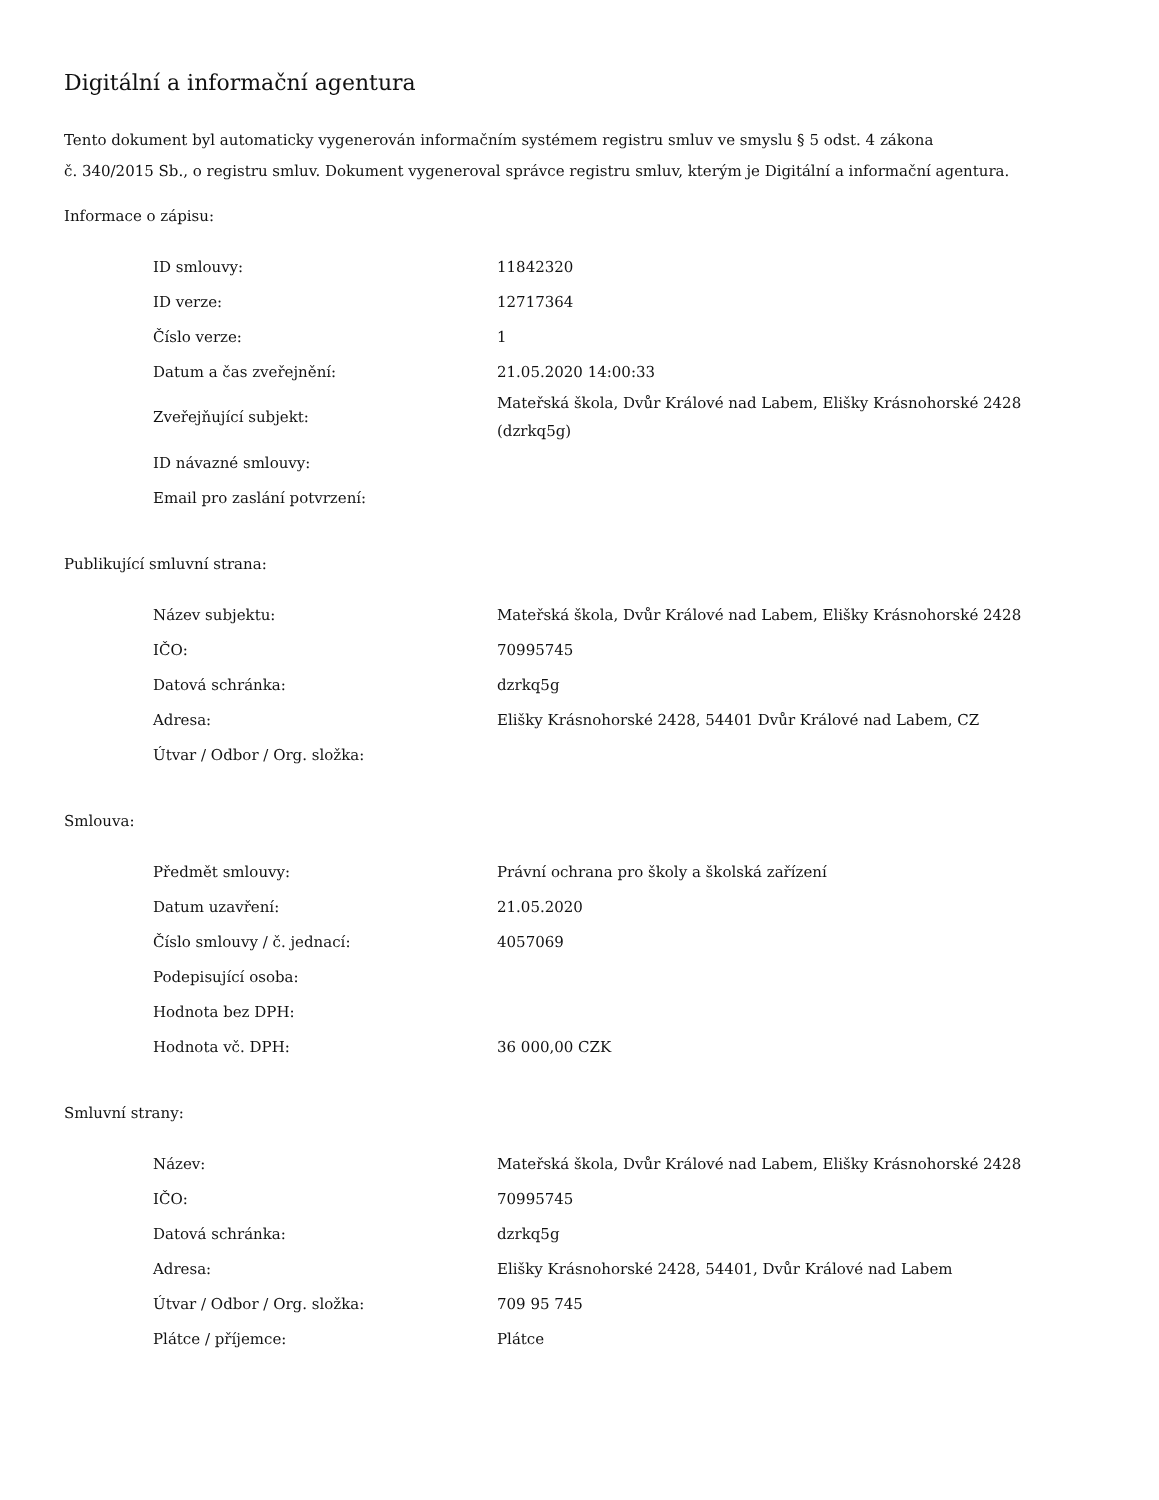Digitální a informační agentura
Tento dokument byl automaticky vygenerován informačním systémem registru smluv ve smyslu § 5 odst. 4 zákona
č. 340/2015 Sb., o registru smluv. Dokument vygeneroval správce registru smluv, kterým je Digitální a informační agentura.
Informace o zápisu:
| ID smlouvy: | 11842320 |
| ID verze: | 12717364 |
| Číslo verze: | 1 |
| Datum a čas zveřejnění: | 21.05.2020 14:00:33 |
| Zveřejňující subjekt: | Mateřská škola, Dvůr Králové nad Labem, Elišky Krásnohorské 2428 (dzrkq5g) |
| ID návazné smlouvy: | |
| Email pro zaslání potvrzení: | |
Publikující smluvní strana:
| Název subjektu: | Mateřská škola, Dvůr Králové nad Labem, Elišky Krásnohorské 2428 |
| IČO: | 70995745 |
| Datová schránka: | dzrkq5g |
| Adresa: | Elišky Krásnohorské 2428, 54401 Dvůr Králové nad Labem, CZ |
| Útvar / Odbor / Org. složka: | |
Smlouva:
| Předmět smlouvy: | Právní ochrana pro školy a školská zařízení |
| Datum uzavření: | 21.05.2020 |
| Číslo smlouvy / č. jednací: | 4057069 |
| Podepisující osoba: | |
| Hodnota bez DPH: | |
| Hodnota vč. DPH: | 36 000,00 CZK |
Smluvní strany:
| Název: | Mateřská škola, Dvůr Králové nad Labem, Elišky Krásnohorské 2428 |
| IČO: | 70995745 |
| Datová schránka: | dzrkq5g |
| Adresa: | Elišky Krásnohorské 2428, 54401, Dvůr Králové nad Labem |
| Útvar / Odbor / Org. složka: | 709 95 745 |
| Plátce / příjemce: | Plátce |